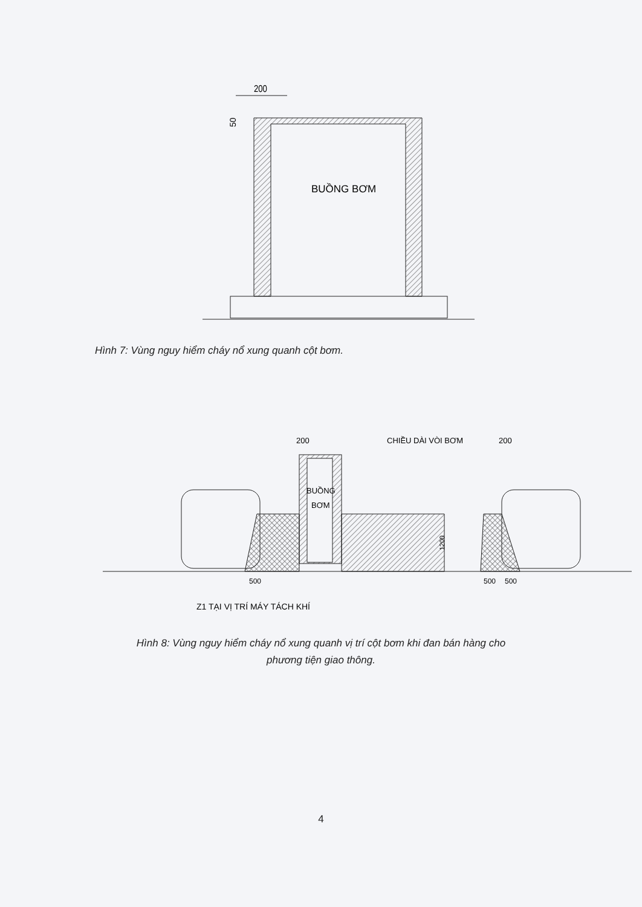200
50
BUỒNG BƠM
Hình 7: Vùng nguy hiểm cháy nổ xung quanh cột bơm.
200
CHIỀU DÀI VÒI BƠM
200
BUỒNG
BƠM
1200
500
500
500
Z1 TẠI VỊ TRÍ MÁY TÁCH KHÍ
Hình 8: Vùng nguy hiểm cháy nổ xung quanh vị trí cột bơm khi đan bán hàng cho
phương tiện giao thông.
4